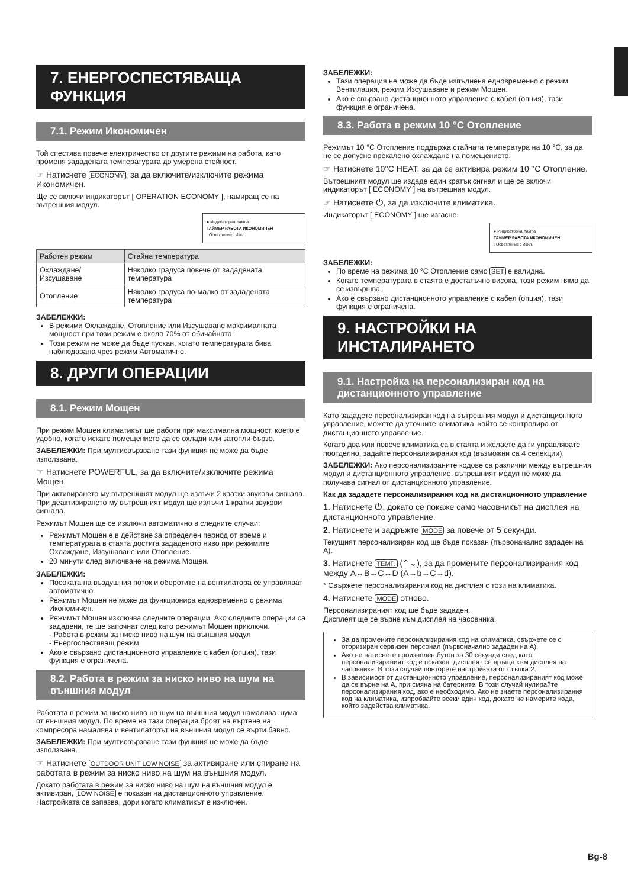7. ЕНЕРГОСПЕСТЯВАЩА ФУНКЦИЯ
7.1. Режим Икономичен
Той спестява повече електричество от другите режими на работа, като променя зададената температурата до умерена стойност.
☞ Натиснете ECONOMY, за да включите/изключите режима Икономичен.
Ще се включи индикаторът [ OPERATION ECONOMY ], намиращ се на вътрешния модул.
● Индикаторна лампа
ТАЙМЕР РАБОТА ИКОНОМИЧЕН
: Осветление : Изкл.
| Работен режим | Стайна температура |
| --- | --- |
| Охлаждане/ Изсушаване | Няколко градуса повече от зададената температура |
| Отопление | Няколко градуса по-малко от зададената температура |
ЗАБЕЛЕЖКИ:
В режими Охлаждане, Отопление или Изсушаване максималната мощност при този режим е около 70% от обичайната.
Този режим не може да бъде пускан, когато температурата бива наблюдавана чрез режим Автоматично.
8. ДРУГИ ОПЕРАЦИИ
8.1. Режим Мощен
При режим Мощен климатикът ще работи при максимална мощност, което е удобно, когато искате помещението да се охлади или затопли бързо.
ЗАБЕЛЕЖКИ: При мултисвързване тази функция не може да бъде използвана.
☞ Натиснете POWERFUL, за да включите/изключите режима Мощен.
При активирането му вътрешният модул ще излъчи 2 кратки звукови сигнала.
При деактивирането му вътрешният модул ще излъчи 1 кратки звукови сигнала.
Режимът Мощен ще се изключи автоматично в следните случаи:
Режимът Мощен е в действие за определен период от време и температурата в стаята достига зададеното ниво при режимите Охлаждане, Изсушаване или Отопление.
20 минути след включване на режима Мощен.
ЗАБЕЛЕЖКИ:
Посоката на въздушния поток и оборотите на вентилатора се управляват автоматично.
Режимът Мощен не може да функционира едновременно с режима Икономичен.
Режимът Мощен изключва следните операции. Ако следните операции са зададени, те ще започнат след като режимът Мощен приключи.
- Работа в режим за ниско ниво на шум на външния модул
- Енергоспестяващ режим
Ако е свързано дистанционното управление с кабел (опция), тази функция е ограничена.
8.2. Работа в режим за ниско ниво на шум на външния модул
Работата в режим за ниско ниво на шум на външния модул намалява шума от външния модул. По време на тази операция броят на въртене на компресора намалява и вентилаторът на външния модул се върти бавно.
ЗАБЕЛЕЖКИ: При мултисвързване тази функция не може да бъде използвана.
☞ Натиснете OUTDOOR UNIT LOW NOISE за активиране или спиране на работата в режим за ниско ниво на шум на външния модул.
Докато работата в режим за ниско ниво на шум на външния модул е активиран, LOW NOISE е показан на дистанционното управление. Настройката се запазва, дори когато климатикът е изключен.
ЗАБЕЛЕЖКИ:
Тази операция не може да бъде изпълнена едновременно с режим Вентилация, режим Изсушаване и режим Мощен.
Ако е свързано дистанционното управление с кабел (опция), тази функция е ограничена.
8.3. Работа в режим 10 °C Отопление
Режимът 10 °C Отопление поддържа стайната температура на 10 °C, за да не се допусне прекалено охлаждане на помещението.
☞ Натиснете 10°C HEAT, за да се активира режим 10 °C Отопление.
Вътрешният модул ще издаде един кратък сигнал и ще се включи индикаторът [ ECONOMY ] на вътрешния модул.
☞ Натиснете ⏻, за да изключите климатика.
Индикаторът [ ECONOMY ] ще изгасне.
● Индикаторна лампа
ТАЙМЕР РАБОТА ИКОНОМИЧЕН
: Осветление : Изкл.
ЗАБЕЛЕЖКИ:
По време на режима 10 °C Отопление само SET е валидна.
Когато температурата в стаята е достатъчно висока, този режим няма да се извършва.
Ако е свързано дистанционното управление с кабел (опция), тази функция е ограничена.
9. НАСТРОЙКИ НА ИНСТАЛИРАНЕТО
9.1. Настройка на персонализиран код на дистанционното управление
Като зададете персонализиран код на вътрешния модул и дистанционното управление, можете да уточните климатика, който се контролира от дистанционното управление.
Когато два или повече климатика са в стаята и желаете да ги управлявате поотделно, задайте персонализирания код (възможни са 4 селекции).
ЗАБЕЛЕЖКИ: Ако персонализираните кодове са различни между вътрешния модул и дистанционното управление, вътрешният модул не може да получава сигнал от дистанционното управление.
Как да зададете персонализирания код на дистанционното управление
1. Натиснете ⏻, докато се покаже само часовникът на дисплея на дистанционното управление.
2. Натиснете и задръжте MODE за повече от 5 секунди.
Текущият персонализиран код ще бъде показан (първоначално зададен на A).
3. Натиснете TEMP. (⌃⌄), за да промените персонализирания код между A↔B↔C↔D (A→b→C→d).
* Свържете персонализирания код на дисплея с този на климатика.
4. Натиснете MODE отново.
Персонализираният код ще бъде зададен.
Дисплеят ще се върне към дисплея на часовника.
За да промените персонализирания код на климатика, свържете се с оторизиран сервизен персонал (първоначално зададен на A).
Ако не натиснете произволен бутон за 30 секунди след като персонализираният код е показан, дисплеят се връща към дисплея на часовника. В този случай повторете настройката от стъпка 2.
В зависимост от дистанционното управление, персонализираният код може да се върне на A, при смяна на батериите. В този случай нулирайте персонализирания код, ако е необходимо. Ако не знаете персонализирания код на климатика, изпробвайте всеки един код, докато не намерите кода, който задейства климатика.
Bg-8